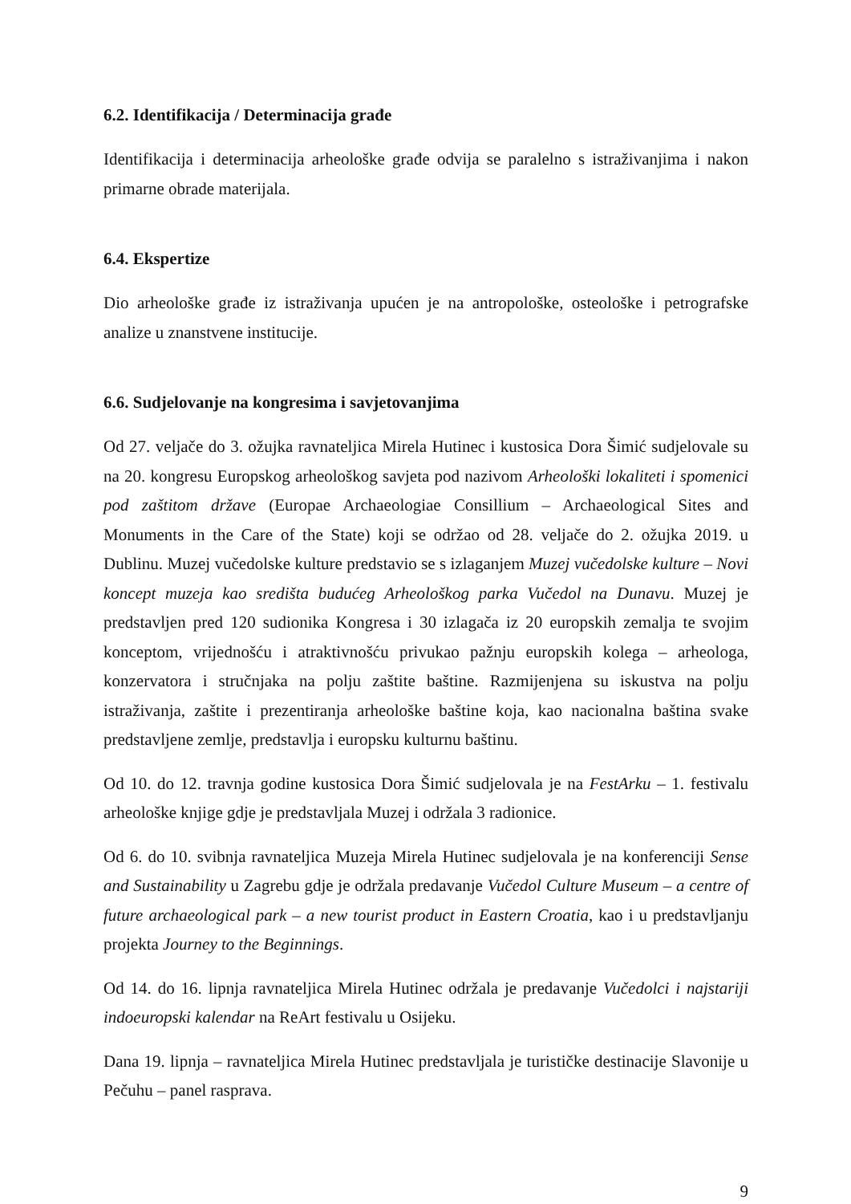6.2. Identifikacija / Determinacija građe
Identifikacija i determinacija arheološke građe odvija se paralelno s istraživanjima i nakon primarne obrade materijala.
6.4. Ekspertize
Dio arheološke građe iz istraživanja upućen je na antropološke, osteološke i petrografske analize u znanstvene institucije.
6.6. Sudjelovanje na kongresima i savjetovanjima
Od 27. veljače do 3. ožujka ravnateljica Mirela Hutinec i kustosica Dora Šimić sudjelovale su na 20. kongresu Europskog arheološkog savjeta pod nazivom Arheološki lokaliteti i spomenici pod zaštitom države (Europae Archaeologiae Consillium – Archaeological Sites and Monuments in the Care of the State) koji se održao od 28. veljače do 2. ožujka 2019. u Dublinu. Muzej vučedolske kulture predstavio se s izlaganjem Muzej vučedolske kulture – Novi koncept muzeja kao središta budućeg Arheološkog parka Vučedol na Dunavu. Muzej je predstavljen pred 120 sudionika Kongresa i 30 izlagača iz 20 europskih zemalja te svojim konceptom, vrijednošću i atraktivnošću privukao pažnju europskih kolega – arheologa, konzervatora i stručnjaka na polju zaštite baštine. Razmijenjena su iskustva na polju istraživanja, zaštite i prezentiranja arheološke baštine koja, kao nacionalna baština svake predstavljene zemlje, predstavlja i europsku kulturnu baštinu.
Od 10. do 12. travnja godine kustosica Dora Šimić sudjelovala je na FestArku – 1. festivalu arheološke knjige gdje je predstavljala Muzej i održala 3 radionice.
Od 6. do 10. svibnja ravnateljica Muzeja Mirela Hutinec sudjelovala je na konferenciji Sense and Sustainability u Zagrebu gdje je održala predavanje Vučedol Culture Museum – a centre of future archaeological park – a new tourist product in Eastern Croatia, kao i u predstavljanju projekta Journey to the Beginnings.
Od 14. do 16. lipnja ravnateljica Mirela Hutinec održala je predavanje Vučedolci i najstariji indoeuropski kalendar na ReArt festivalu u Osijeku.
Dana 19. lipnja – ravnateljica Mirela Hutinec predstavljala je turističke destinacije Slavonije u Pečuhu – panel rasprava.
9